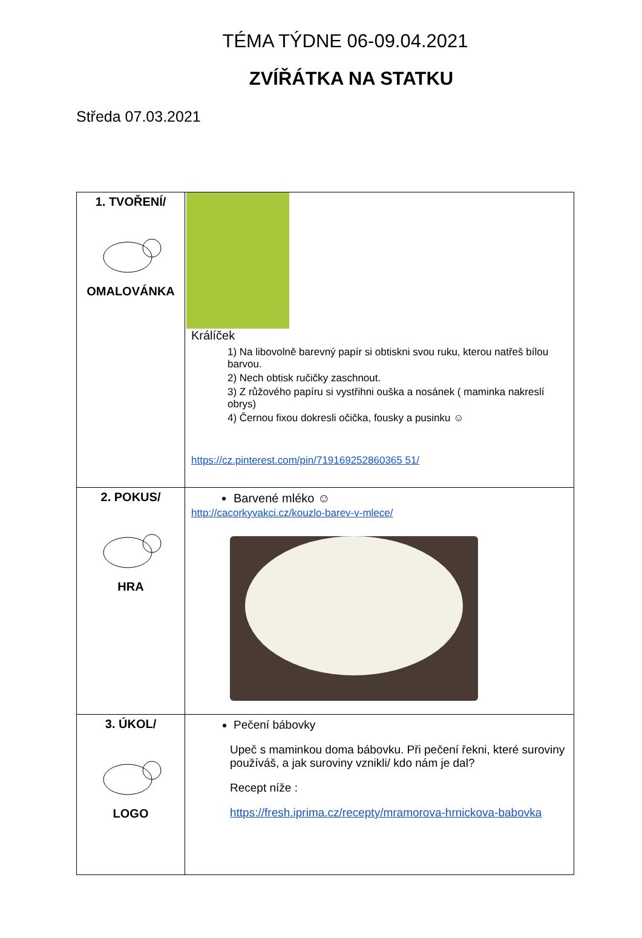TÉMA TÝDNE 06-09.04.2021
ZVÍŘÁTKA NA STATKU
Středa 07.03.2021
| 1. TVOŘENÍ/ OMALOVÁNKA | Králíček 1) Na libovolně barevný papír si obtiskni svou ruku, kterou natřeš bílou barvou. 2) Nech obtisk ručičky zaschnout. 3) Z růžového papíru si vystřihni ouška a nosánek ( maminka nakreslí obrys) 4) Černou fixou dokresli očička, fousky a pusinku ☺ https://cz.pinterest.com/pin/719169252860365 51/ |
| 2. POKUS/ HRA | Barvené mléko ☺ http://cacorkyvakci.cz/kouzlo-barev-v-mlece/ |
| 3. ÚKOL/ LOGO | Pečení bábovky Upeč s maminkou doma bábovku. Při pečení řekni, které suroviny používáš, a jak suroviny vznikli/ kdo nám je dal? Recept níže : https://fresh.iprima.cz/recepty/mramorova-hrnickova-babovka |